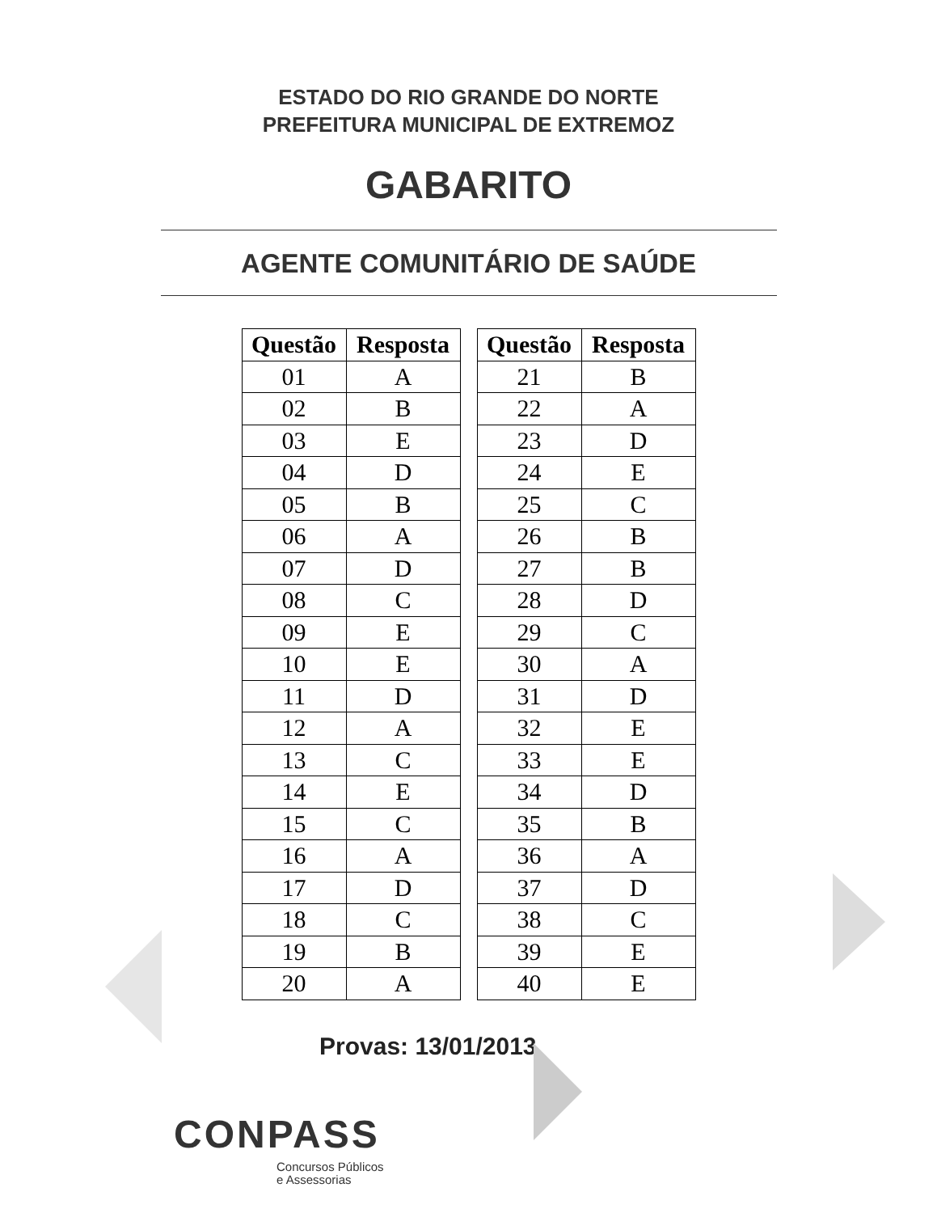ESTADO DO RIO GRANDE DO NORTE
PREFEITURA MUNICIPAL DE EXTREMOZ
GABARITO
AGENTE COMUNITÁRIO DE SAÚDE
| Questão | Resposta |
| --- | --- |
| 01 | A |
| 02 | B |
| 03 | E |
| 04 | D |
| 05 | B |
| 06 | A |
| 07 | D |
| 08 | C |
| 09 | E |
| 10 | E |
| 11 | D |
| 12 | A |
| 13 | C |
| 14 | E |
| 15 | C |
| 16 | A |
| 17 | D |
| 18 | C |
| 19 | B |
| 20 | A |
| Questão | Resposta |
| --- | --- |
| 21 | B |
| 22 | A |
| 23 | D |
| 24 | E |
| 25 | C |
| 26 | B |
| 27 | B |
| 28 | D |
| 29 | C |
| 30 | A |
| 31 | D |
| 32 | E |
| 33 | E |
| 34 | D |
| 35 | B |
| 36 | A |
| 37 | D |
| 38 | C |
| 39 | E |
| 40 | E |
Provas: 13/01/2013
CONPASS
Concursos Públicos
e Assessorias